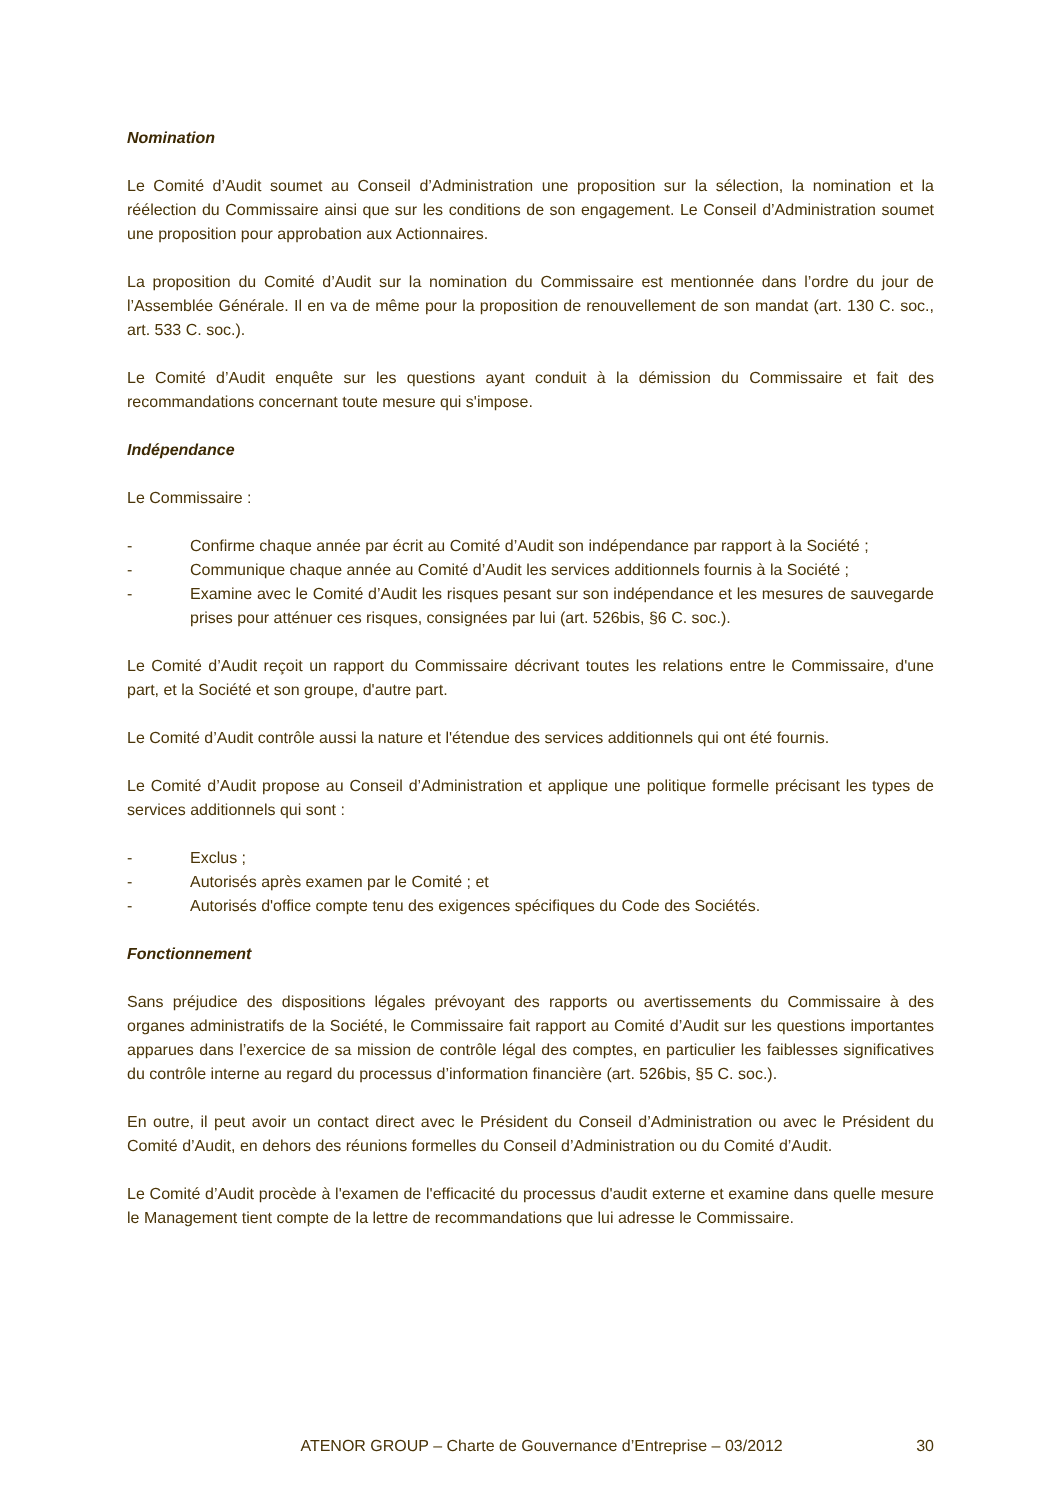Nomination
Le Comité d’Audit soumet au Conseil d’Administration une proposition sur la sélection, la nomination et la réélection du Commissaire ainsi que sur les conditions de son engagement. Le Conseil d’Administration soumet une proposition pour approbation aux Actionnaires.
La proposition du Comité d’Audit sur la nomination du Commissaire est mentionnée dans l’ordre du jour de l’Assemblée Générale. Il en va de même pour la proposition de renouvellement de son mandat (art. 130 C. soc., art. 533 C. soc.).
Le Comité d’Audit enquête sur les questions ayant conduit à la démission du Commissaire et fait des recommandations concernant toute mesure qui s'impose.
Indépendance
Le Commissaire :
- Confirme chaque année par écrit au Comité d’Audit son indépendance par rapport à la Société ;
- Communique chaque année au Comité d’Audit les services additionnels fournis à la Société ;
- Examine avec le Comité d’Audit les risques pesant sur son indépendance et les mesures de sauvegarde prises pour atténuer ces risques, consignées par lui (art. 526bis, §6 C. soc.).
Le Comité d’Audit reçoit un rapport du Commissaire décrivant toutes les relations entre le Commissaire, d'une part, et la Société et son groupe, d'autre part.
Le Comité d’Audit contrôle aussi la nature et l'étendue des services additionnels qui ont été fournis.
Le Comité d’Audit propose au Conseil d’Administration et applique une politique formelle précisant les types de services additionnels qui sont :
- Exclus ;
- Autorisés après examen par le Comité ; et
- Autorisés d'office compte tenu des exigences spécifiques du Code des Sociétés.
Fonctionnement
Sans préjudice des dispositions légales prévoyant des rapports ou avertissements du Commissaire à des organes administratifs de la Société, le Commissaire fait rapport au Comité d’Audit sur les questions importantes apparues dans l’exercice de sa mission de contrôle légal des comptes, en particulier les faiblesses significatives du contrôle interne au regard du processus d’information financière (art. 526bis, §5 C. soc.).
En outre, il peut avoir un contact direct avec le Président du Conseil d’Administration ou avec le Président du Comité d’Audit, en dehors des réunions formelles du Conseil d’Administration ou du Comité d’Audit.
Le Comité d’Audit procède à l'examen de l'efficacité du processus d'audit externe et examine dans quelle mesure le Management tient compte de la lettre de recommandations que lui adresse le Commissaire.
ATENOR GROUP – Charte de Gouvernance d’Entreprise – 03/2012 30